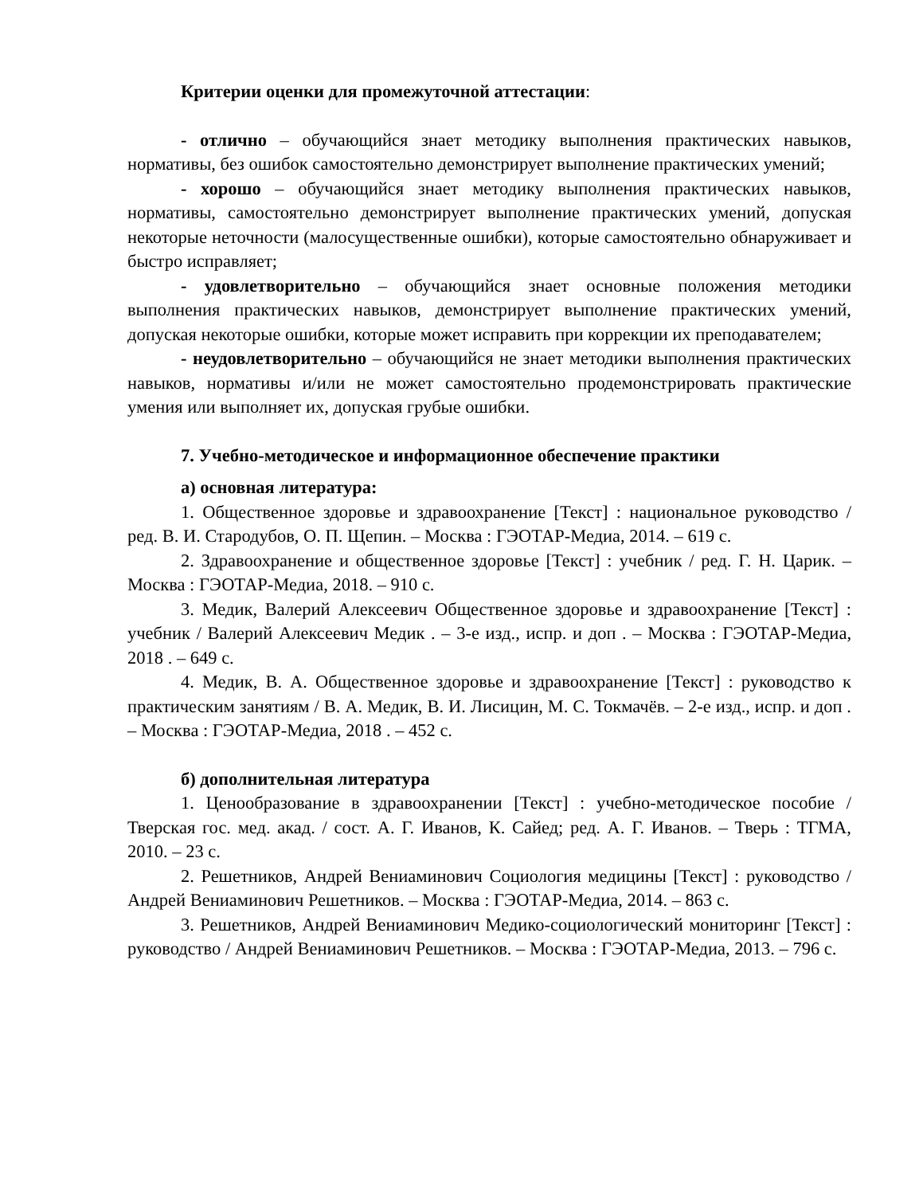Критерии оценки для промежуточной аттестации:
- отлично – обучающийся знает методику выполнения практических навыков, нормативы, без ошибок самостоятельно демонстрирует выполнение практических умений;
- хорошо – обучающийся знает методику выполнения практических навыков, нормативы, самостоятельно демонстрирует выполнение практических умений, допуская некоторые неточности (малосущественные ошибки), которые самостоятельно обнаруживает и быстро исправляет;
- удовлетворительно – обучающийся знает основные положения методики выполнения практических навыков, демонстрирует выполнение практических умений, допуская некоторые ошибки, которые может исправить при коррекции их преподавателем;
- неудовлетворительно – обучающийся не знает методики выполнения практических навыков, нормативы и/или не может самостоятельно продемонстрировать практические умения или выполняет их, допуская грубые ошибки.
7. Учебно-методическое и информационное обеспечение практики
а) основная литература:
1. Общественное здоровье и здравоохранение [Текст] : национальное руководство / ред. В. И. Стародубов, О. П. Щепин. – Москва : ГЭОТАР-Медиа, 2014. – 619 с.
2. Здравоохранение и общественное здоровье [Текст] : учебник / ред. Г. Н. Царик. – Москва : ГЭОТАР-Медиа, 2018. – 910 с.
3. Медик, Валерий Алексеевич Общественное здоровье и здравоохранение [Текст] : учебник / Валерий Алексеевич Медик . – 3-е изд., испр. и доп . – Москва : ГЭОТАР-Медиа, 2018 . – 649 с.
4. Медик, В. А. Общественное здоровье и здравоохранение [Текст] : руководство к практическим занятиям / В. А. Медик, В. И. Лисицин, М. С. Токмачёв. – 2-е изд., испр. и доп . – Москва : ГЭОТАР-Медиа, 2018 . – 452 с.
б) дополнительная литература
1. Ценообразование в здравоохранении [Текст] : учебно-методическое пособие / Тверская гос. мед. акад. / сост. А. Г. Иванов, К. Сайед; ред. А. Г. Иванов. – Тверь : ТГМА, 2010. – 23 с.
2. Решетников, Андрей Вениаминович Социология медицины [Текст] : руководство / Андрей Вениаминович Решетников. – Москва : ГЭОТАР-Медиа, 2014. – 863 с.
3. Решетников, Андрей Вениаминович Медико-социологический мониторинг [Текст] : руководство / Андрей Вениаминович Решетников. – Москва : ГЭОТАР-Медиа, 2013. – 796 с.